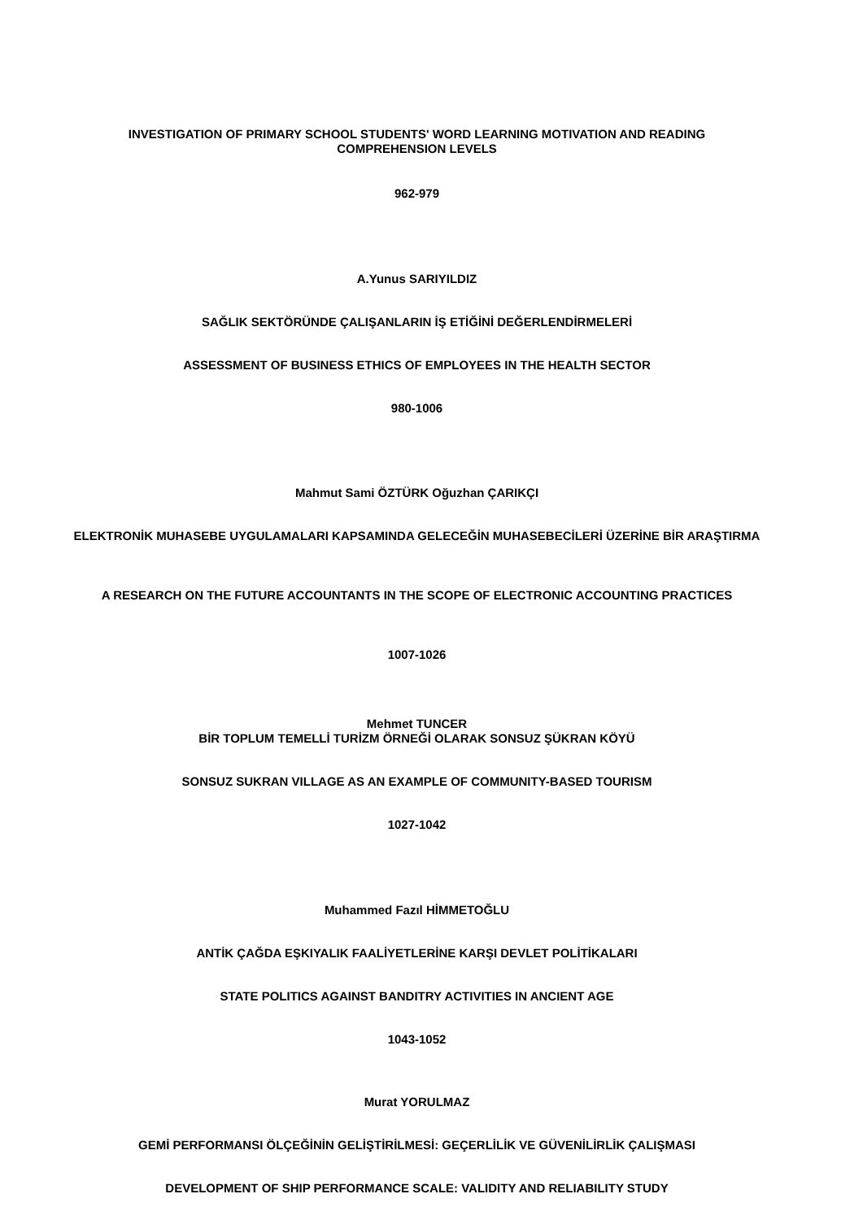INVESTIGATION OF PRIMARY SCHOOL STUDENTS' WORD LEARNING MOTIVATION AND READING COMPREHENSION LEVELS
962-979
A.Yunus SARIYILDIZ
SAĞLIK SEKTÖRÜNDE ÇALIŞANLARIN İŞ ETİĞİNİ DEĞERLENDİRMELERİ
ASSESSMENT OF BUSINESS ETHICS OF EMPLOYEES IN THE HEALTH SECTOR
980-1006
Mahmut Sami ÖZTÜRK Oğuzhan ÇARIKÇI
ELEKTRONİK MUHASEBE UYGULAMALARI KAPSAMINDA GELECEĞİN MUHASEBECİLERİ ÜZERİNE BİR ARAŞTIRMA
A RESEARCH ON THE FUTURE ACCOUNTANTS IN THE SCOPE OF ELECTRONIC ACCOUNTING PRACTICES
1007-1026
Mehmet TUNCER
BİR TOPLUM TEMELLİ TURİZM ÖRNEĞİ OLARAK SONSUZ ŞÜKRAN KÖYÜ
SONSUZ SUKRAN VILLAGE AS AN EXAMPLE OF COMMUNITY-BASED TOURISM
1027-1042
Muhammed Fazıl HİMMETOĞLU
ANTİK ÇAĞDA EŞKIYALIK FAALİYETLERİNE KARŞI DEVLET POLİTİKALARI
STATE POLITICS AGAINST BANDITRY ACTIVITIES IN ANCIENT AGE
1043-1052
Murat YORULMAZ
GEMİ PERFORMANSI ÖLÇEĞİNİN GELİŞTİRİLMESİ: GEÇERLİLİK VE GÜVENİLİRLİK ÇALIŞMASI
DEVELOPMENT OF SHIP PERFORMANCE SCALE: VALIDITY AND RELIABILITY STUDY